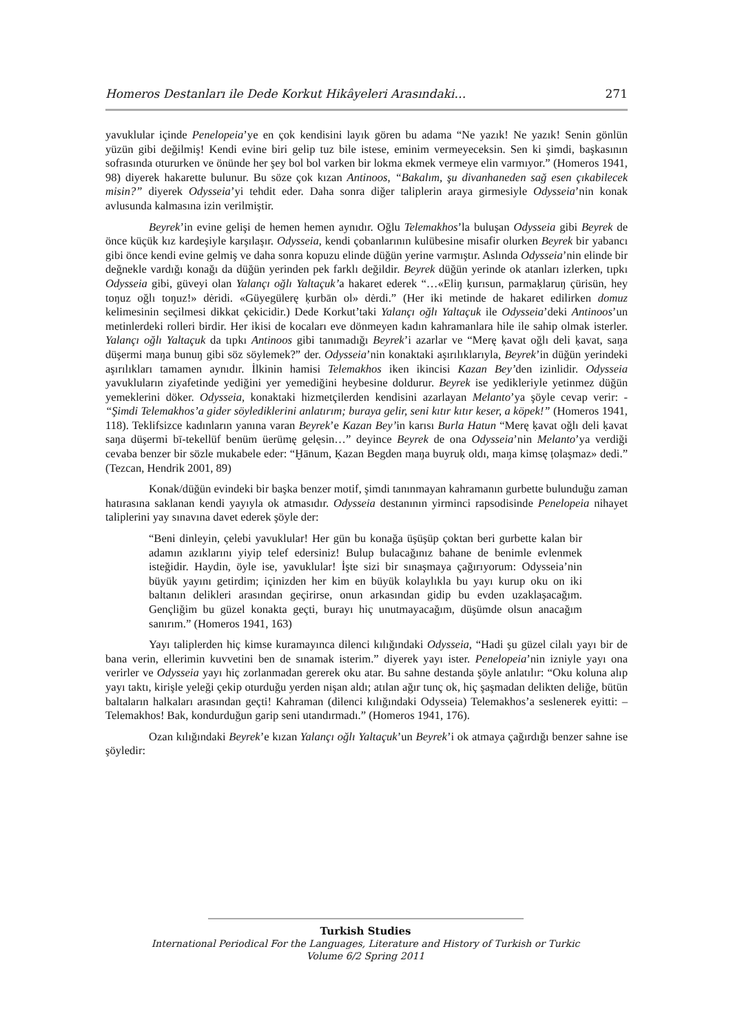Homeros Destanları ile Dede Korkut Hikâyeleri Arasındaki… 271
yavuklular içinde Penelopeia’ye en çok kendisini layık gören bu adama “Ne yazık! Ne yazık! Senin gönlün yüzün gibi değilmiş! Kendi evine biri gelip tuz bile istese, eminim vermeyeceksin. Sen ki şimdi, başkasının sofrasında otururken ve önünde her şey bol bol varken bir lokma ekmek vermeye elin varmıyor.” (Homeros 1941, 98) diyerek hakarette bulunur. Bu söze çok kızan Antinoos, “Bakalım, şu divanhaneden sağ esen çıkabilecek misin?” diyerek Odysseia’yi tehdit eder. Daha sonra diğer taliplerin araya girmesiyle Odysseia’nin konak avlusunda kalmasına izin verilmiştir.
Beyrek’in evine gelişi de hemen hemen aynıdır. Oğlu Telemakhos’la buluşan Odysseia gibi Beyrek de önce küçük kız kardeşiyle karşılaşır. Odysseia, kendi çobanlarının kulübesine misafir olurken Beyrek bir yabancı gibi önce kendi evine gelmiş ve daha sonra kopuzu elinde düğün yerine varmıştır. Aslında Odysseia’nin elinde bir değnekle vardığı konağı da düğün yerinden pek farklı değildir. Beyrek düğün yerinde ok atanları izlerken, tıpkı Odysseia gibi, güveyi olan Yalançı oğlı Yaltaçuk’a hakaret ederek “…«Eliŋ ḳurısun, parmaḳlaruŋ çürisün, hey toŋuz oğlı toŋuz!» dėridi. «Güyegülerę ḳurbān ol» dėrdi.” (Her iki metinde de hakaret edilirken domuz kelimesinin seçilmesi dikkat çekicidir.) Dede Korkut’taki Yalançı oğlı Yaltaçuk ile Odysseia’deki Antinoos’un metinlerdeki rolleri birdir. Her ikisi de kocaları eve dönmeyen kadın kahramanlara hile ile sahip olmak isterler. Yalançı oğlı Yaltaçuk da tıpkı Antinoos gibi tanımadığı Beyrek’i azarlar ve “Merę ḳavat oğlı deli ḳavat, saŋa düşermi maŋa bunuŋ gibi söz söylemek?” der. Odysseia’nin konaktaki aşırılıklarıyla, Beyrek’in düğün yerindeki aşırılıkları tamamen aynıdır. İlkinin hamisi Telemakhos iken ikincisi Kazan Bey’den izinlidir. Odysseia yavukluların ziyafetinde yediğini yer yemediğini heybesine doldurur. Beyrek ise yedikleriyle yetinmez düğün yemeklerini döker. Odysseia, konaktaki hizmetçilerden kendisini azarlayan Melanto’ya şöyle cevap verir: - “Şimdi Telemakhos’a gider söylediklerini anlatırım; buraya gelir, seni kıtır kıtır keser, a köpek!” (Homeros 1941, 118). Teklifsizce kadınların yanına varan Beyrek’e Kazan Bey’in karısı Burla Hatun “Merę ḳavat oğlı deli ḳavat saŋa düşermi bī-tekellüf benüm üerümę gelęsin…” deyince Beyrek de ona Odysseia’nin Melanto’ya verdiği cevaba benzer bir sözle mukabele eder: “Ḫānum, Ḳazan Begden maŋa buyruḳ oldı, maŋa kimsę ṭolaşmaz» dedi.” (Tezcan, Hendrik 2001, 89)
Konak/düğün evindeki bir başka benzer motif, şimdi tanınmayan kahramanın gurbette bulunduğu zaman hatırasına saklanan kendi yayıyla ok atmasıdır. Odysseia destanının yirminci rapsodisinde Penelopeia nihayet taliplerini yay sınavına davet ederek şöyle der:
“Beni dinleyin, çelebi yavuklular! Her gün bu konağa üşüşüp çoktan beri gurbette kalan bir adamın azıklarını yiyip telef edersiniz! Bulup bulacağınız bahane de benimle evlenmek isteğidir. Haydin, öyle ise, yavuklular! İşte sizi bir sınaşmaya çağırıyorum: Odysseia’nin büyük yayını getirdim; içinizden her kim en büyük kolaylıkla bu yayı kurup oku on iki baltanın delikleri arasından geçirirse, onun arkasından gidip bu evden uzaklaşacağım. Gençliğim bu güzel konakta geçti, burayı hiç unutmayacağım, düşümde olsun anacağım sanırım.” (Homeros 1941, 163)
Yayı taliplerden hiç kimse kuramayınca dilenci kılığındaki Odysseia, “Hadi şu güzel cilalı yayı bir de bana verin, ellerimin kuvvetini ben de sınamak isterim.” diyerek yayı ister. Penelopeia’nin izniyle yayı ona verirler ve Odysseia yayı hiç zorlanmadan gererek oku atar. Bu sahne destanda şöyle anlatılır: “Oku koluna alıp yayı taktı, kirişle yeleği çekip oturduğu yerden nişan aldı; atılan ağır tunç ok, hiç şaşmadan delikten deliğe, bütün baltaların halkaları arasından geçti! Kahraman (dilenci kılığındaki Odysseia) Telemakhos’a seslenerek eyitti: – Telemakhos! Bak, kondurduğun garip seni utandırmadı.” (Homeros 1941, 176).
Ozan kılığındaki Beyrek’e kızan Yalançı oğlı Yaltaçuk’un Beyrek’i ok atmaya çağırdığı benzer sahne ise şöyledir:
Turkish Studies
International Periodical For the Languages, Literature and History of Turkish or Turkic
Volume 6/2 Spring 2011